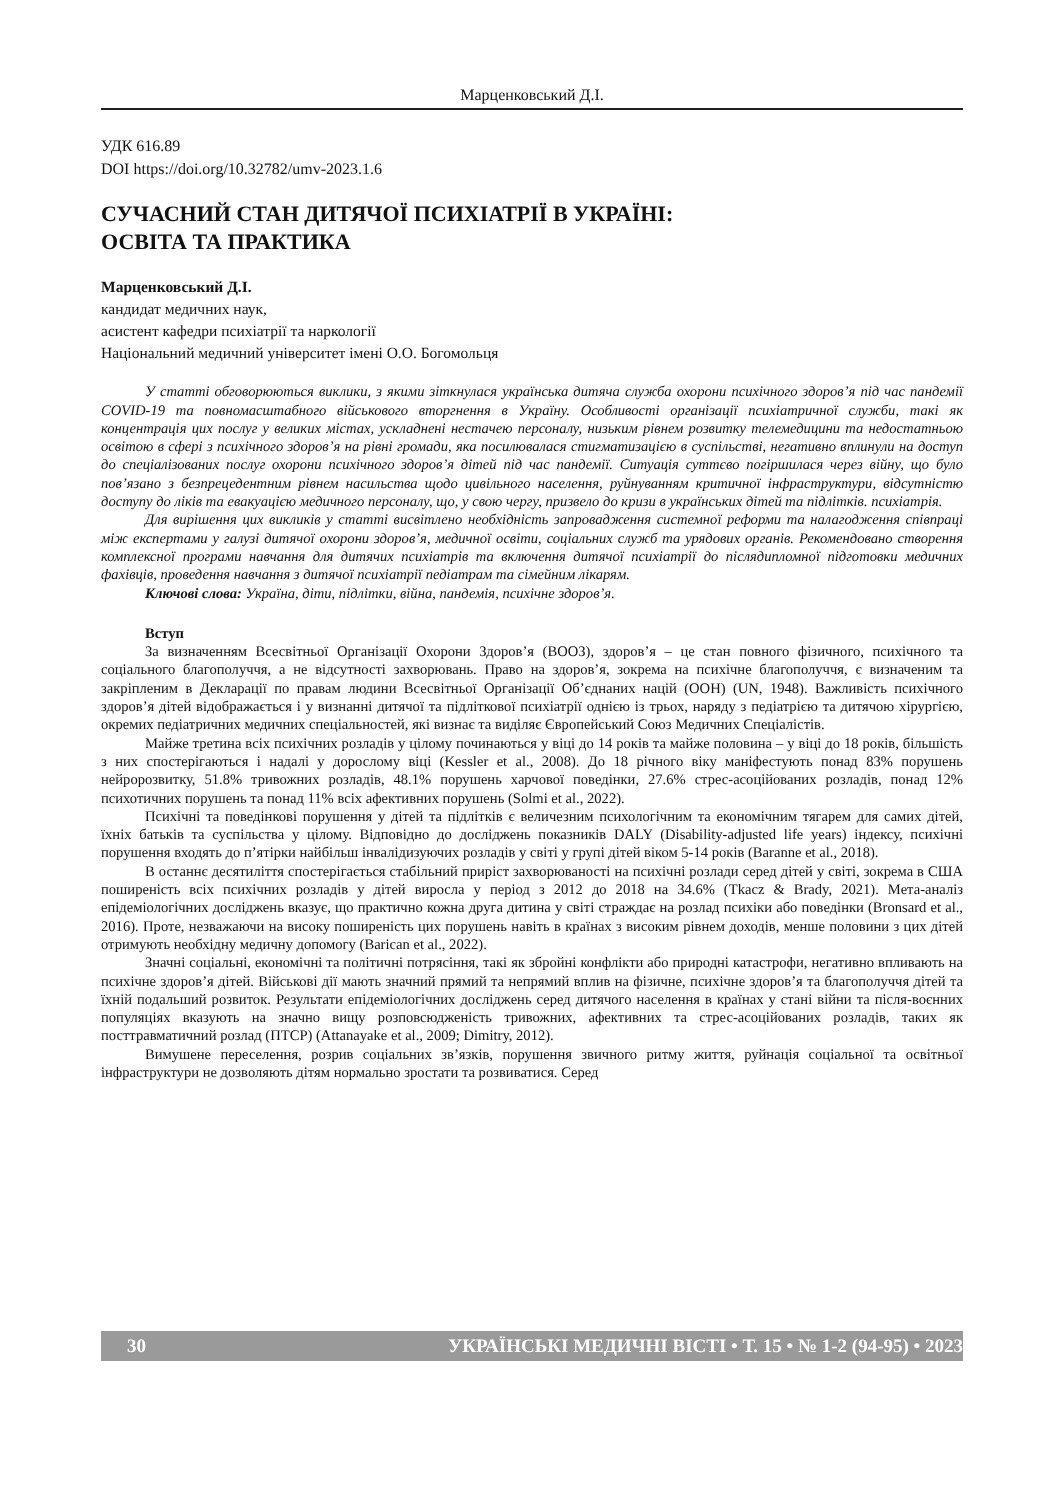Марценковський Д.І.
УДК 616.89
DOI https://doi.org/10.32782/umv-2023.1.6
СУЧАСНИЙ СТАН ДИТЯЧОЇ ПСИХІАТРІЇ В УКРАЇНІ:
ОСВІТА ТА ПРАКТИКА
Марценковський Д.І.
кандидат медичних наук,
асистент кафедри психіатрії та наркології
Національний медичний університет імені О.О. Богомольця
У статті обговорюються виклики, з якими зіткнулася українська дитяча служба охорони психічного здоров’я під час пандемії COVID-19 та повномасштабного військового вторгнення в Україну. Особливості організації психіатричної служби, такі як концентрація цих послуг у великих містах, ускладнені нестачею персоналу, низьким рівнем розвитку телемедицини та недостатньою освітою в сфері з психічного здоров’я на рівні громади, яка посилювалася стигматизацією в суспільстві, негативно вплинули на доступ до спеціалізованих послуг охорони психічного здоров’я дітей під час пандемії. Ситуація суттєво погіршилася через війну, що було пов’язано з безпрецедентним рівнем насильства щодо цивільного населення, руйнуванням критичної інфраструктури, відсутністю доступу до ліків та евакуацією медичного персоналу, що, у свою чергу, призвело до кризи в українських дітей та підлітків. психіатрія.
Для вирішення цих викликів у статті висвітлено необхідність запровадження системної реформи та налагодження співпраці між експертами у галузі дитячої охорони здоров’я, медичної освіти, соціальних служб та урядових органів. Рекомендовано створення комплексної програми навчання для дитячих психіатрів та включення дитячої психіатрії до післядипломної підготовки медичних фахівців, проведення навчання з дитячої психіатрії педіатрам та сімейним лікарям.
Ключові слова: Україна, діти, підлітки, війна, пандемія, психічне здоров’я.
Вступ
За визначенням Всесвітньої Організації Охорони Здоров’я (ВООЗ), здоров’я – це стан повного фізичного, психічного та соціального благополуччя, а не відсутності захворювань. Право на здоров’я, зокрема на психічне благополуччя, є визначеним та закріпленим в Декларації по правам людини Всесвітньої Організації Об’єднаних націй (ООН) (UN, 1948). Важливість психічного здоров’я дітей відображається і у визнанні дитячої та підліткової психіатрії однією із трьох, наряду з педіатрією та дитячою хірургією, окремих педіатричних медичних спеціальностей, які визнає та виділяє Європейський Союз Медичних Спеціалістів.
Майже третина всіх психічних розладів у цілому починаються у віці до 14 років та майже половина – у віці до 18 років, більшість з них спостерігаються і надалі у дорослому віці (Kessler et al., 2008). До 18 річного віку маніфестують понад 83% порушень нейророзвитку, 51.8% тривожних розладів, 48.1% порушень харчової поведінки, 27.6% стрес-асоційованих розладів, понад 12% психотичних порушень та понад 11% всіх афективних порушень (Solmi et al., 2022).
Психічні та поведінкові порушення у дітей та підлітків є величезним психологічним та економічним тягарем для самих дітей, їхніх батьків та суспільства у цілому. Відповідно до досліджень показників DALY (Disability-adjusted life years) індексу, психічні порушення входять до п’ятірки найбільш інвалідизуючих розладів у світі у групі дітей віком 5-14 років (Baranne et al., 2018).
В останнє десятиліття спостерігається стабільний приріст захворюваності на психічні розлади серед дітей у світі, зокрема в США поширеність всіх психічних розладів у дітей виросла у період з 2012 до 2018 на 34.6% (Tkacz & Brady, 2021). Мета-аналіз епідеміологічних досліджень вказує, що практично кожна друга дитина у світі страждає на розлад психіки або поведінки (Bronsard et al., 2016). Проте, незважаючи на високу поширеність цих порушень навіть в країнах з високим рівнем доходів, менше половини з цих дітей отримують необхідну медичну допомогу (Barican et al., 2022).
Значні соціальні, економічні та політичні потрясіння, такі як збройні конфлікти або природні катастрофи, негативно впливають на психічне здоров’я дітей. Військові дії мають значний прямий та непрямий вплив на фізичне, психічне здоров’я та благополуччя дітей та їхній подальший розвиток. Результати епідеміологічних досліджень серед дитячого населення в країнах у стані війни та після-воєнних популяціях вказують на значно вищу розповсюдженість тривожних, афективних та стрес-асоційованих розладів, таких як посттравматичний розлад (ПТСР) (Attanayake et al., 2009; Dimitry, 2012).
Вимушене переселення, розрив соціальних зв’язків, порушення звичного ритму життя, руйнація соціальної та освітньої інфраструктури не дозволяють дітям нормально зростати та розвиватися. Серед
30 УКРАЇНСЬКІ МЕДИЧНІ ВІСТІ • Т. 15 • № 1-2 (94-95) • 2023